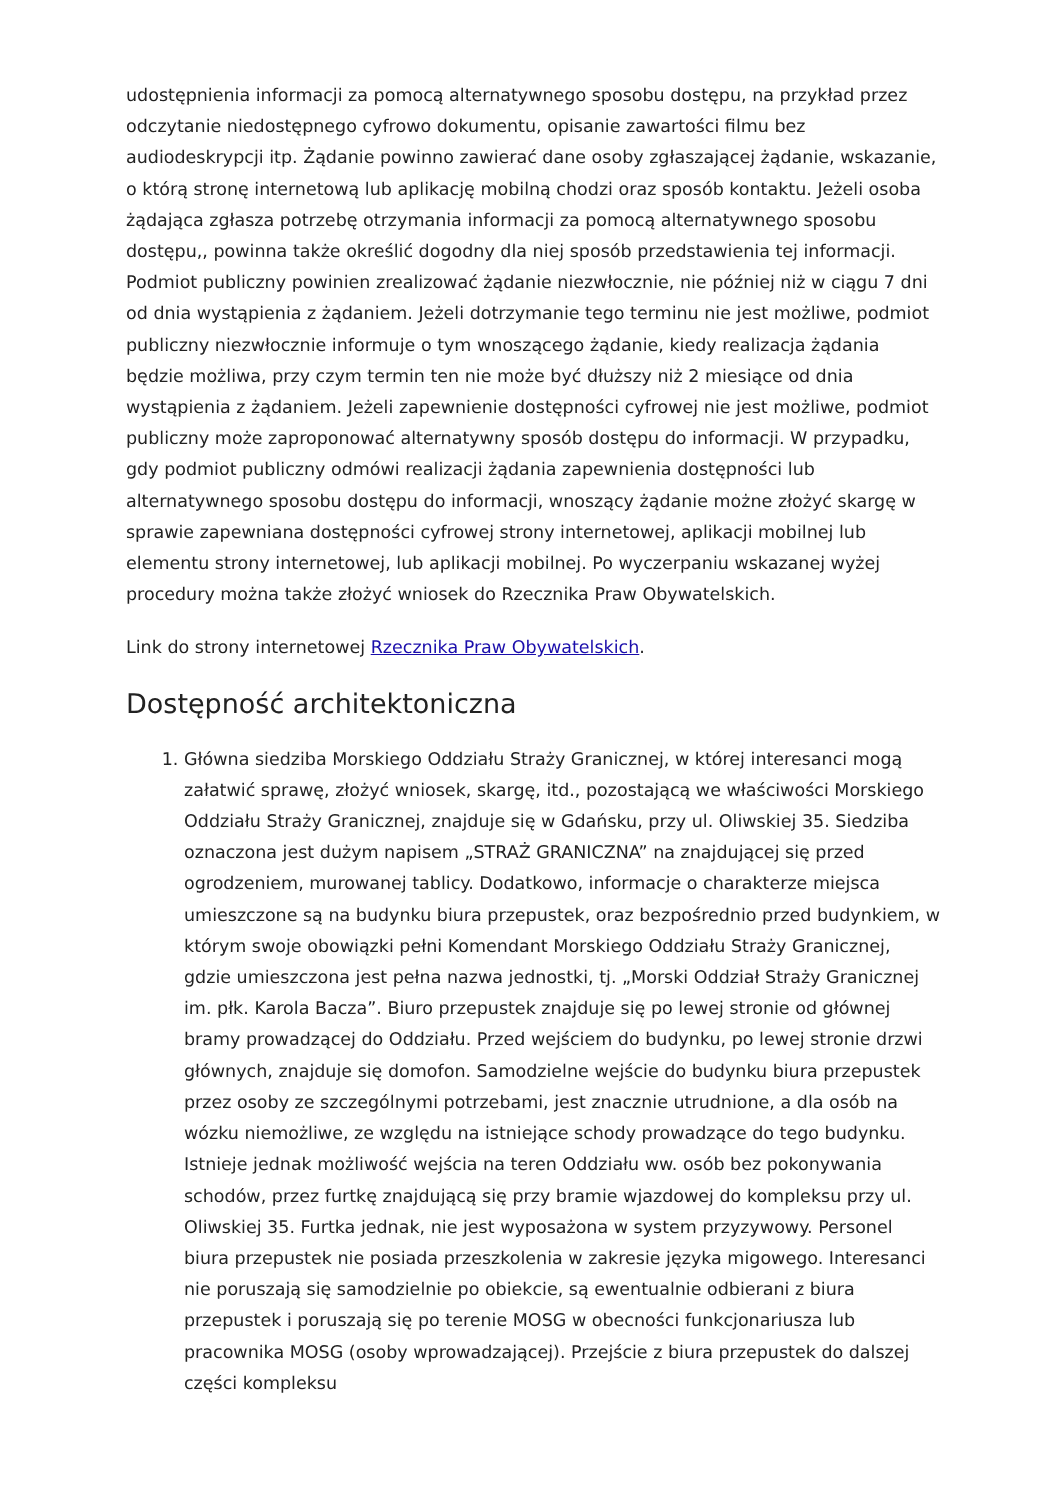udostępnienia informacji za pomocą alternatywnego sposobu dostępu, na przykład przez odczytanie niedostępnego cyfrowo dokumentu, opisanie zawartości filmu bez audiodeskrypcji itp. Żądanie powinno zawierać dane osoby zgłaszającej żądanie, wskazanie, o którą stronę internetową lub aplikację mobilną chodzi oraz sposób kontaktu. Jeżeli osoba żądająca zgłasza potrzebę otrzymania informacji za pomocą alternatywnego sposobu dostępu,, powinna także określić dogodny dla niej sposób przedstawienia tej informacji. Podmiot publiczny powinien zrealizować żądanie niezwłocznie, nie później niż w ciągu 7 dni od dnia wystąpienia z żądaniem. Jeżeli dotrzymanie tego terminu nie jest możliwe, podmiot publiczny niezwłocznie informuje o tym wnoszącego żądanie, kiedy realizacja żądania będzie możliwa, przy czym termin ten nie może być dłuższy niż 2 miesiące od dnia wystąpienia z żądaniem. Jeżeli zapewnienie dostępności cyfrowej nie jest możliwe, podmiot publiczny może zaproponować alternatywny sposób dostępu do informacji. W przypadku, gdy podmiot publiczny odmówi realizacji żądania zapewnienia dostępności lub alternatywnego sposobu dostępu do informacji, wnoszący żądanie możne złożyć skargę w sprawie zapewniana dostępności cyfrowej strony internetowej, aplikacji mobilnej lub elementu strony internetowej, lub aplikacji mobilnej. Po wyczerpaniu wskazanej wyżej procedury można także złożyć wniosek do Rzecznika Praw Obywatelskich.
Link do strony internetowej Rzecznika Praw Obywatelskich.
Dostępność architektoniczna
1. Główna siedziba Morskiego Oddziału Straży Granicznej, w której interesanci mogą załatwić sprawę, złożyć wniosek, skargę, itd., pozostającą we właściwości Morskiego Oddziału Straży Granicznej, znajduje się w Gdańsku, przy ul. Oliwskiej 35. Siedziba oznaczona jest dużym napisem „STRAŻ GRANICZNA” na znajdującej się przed ogrodzeniem, murowanej tablicy. Dodatkowo, informacje o charakterze miejsca umieszczone są na budynku biura przepustek, oraz bezpośrednio przed budynkiem, w którym swoje obowiązki pełni Komendant Morskiego Oddziału Straży Granicznej, gdzie umieszczona jest pełna nazwa jednostki, tj. „Morski Oddział Straży Granicznej im. płk. Karola Bacza”. Biuro przepustek znajduje się po lewej stronie od głównej bramy prowadzącej do Oddziału. Przed wejściem do budynku, po lewej stronie drzwi głównych, znajduje się domofon. Samodzielne wejście do budynku biura przepustek przez osoby ze szczególnymi potrzebami, jest znacznie utrudnione, a dla osób na wózku niemożliwe, ze względu na istniejące schody prowadzące do tego budynku. Istnieje jednak możliwość wejścia na teren Oddziału ww. osób bez pokonywania schodów, przez furtkę znajdującą się przy bramie wjazdowej do kompleksu przy ul. Oliwskiej 35. Furtka jednak, nie jest wyposażona w system przyzywowy. Personel biura przepustek nie posiada przeszkolenia w zakresie języka migowego. Interesanci nie poruszają się samodzielnie po obiekcie, są ewentualnie odbierani z biura przepustek i poruszają się po terenie MOSG w obecności funkcjonariusza lub pracownika MOSG (osoby wprowadzającej). Przejście z biura przepustek do dalszej części kompleksu